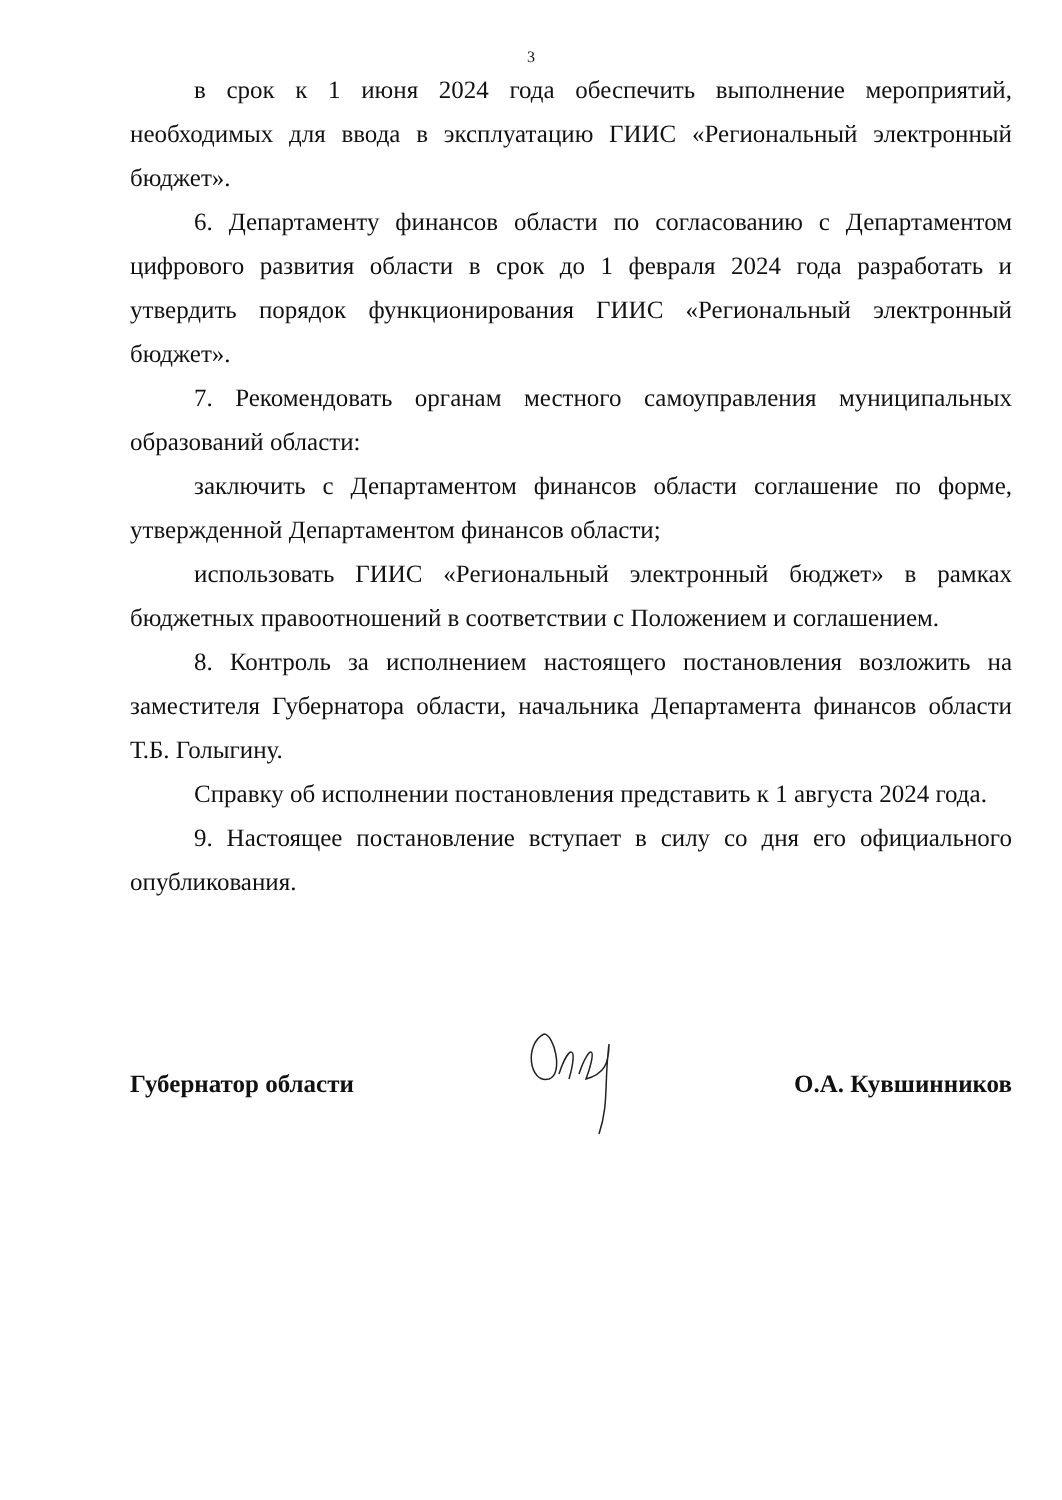3
в срок к 1 июня 2024 года обеспечить выполнение мероприятий, необходимых для ввода в эксплуатацию ГИИС «Региональный электронный бюджет».
6. Департаменту финансов области по согласованию с Департаментом цифрового развития области в срок до 1 февраля 2024 года разработать и утвердить порядок функционирования ГИИС «Региональный электронный бюджет».
7. Рекомендовать органам местного самоуправления муниципальных образований области:
заключить с Департаментом финансов области соглашение по форме, утвержденной Департаментом финансов области;
использовать ГИИС «Региональный электронный бюджет» в рамках бюджетных правоотношений в соответствии с Положением и соглашением.
8. Контроль за исполнением настоящего постановления возложить на заместителя Губернатора области, начальника Департамента финансов области Т.Б. Голыгину.
Справку об исполнении постановления представить к 1 августа 2024 года.
9. Настоящее постановление вступает в силу со дня его официального опубликования.
Губернатор области О.А. Кувшинников